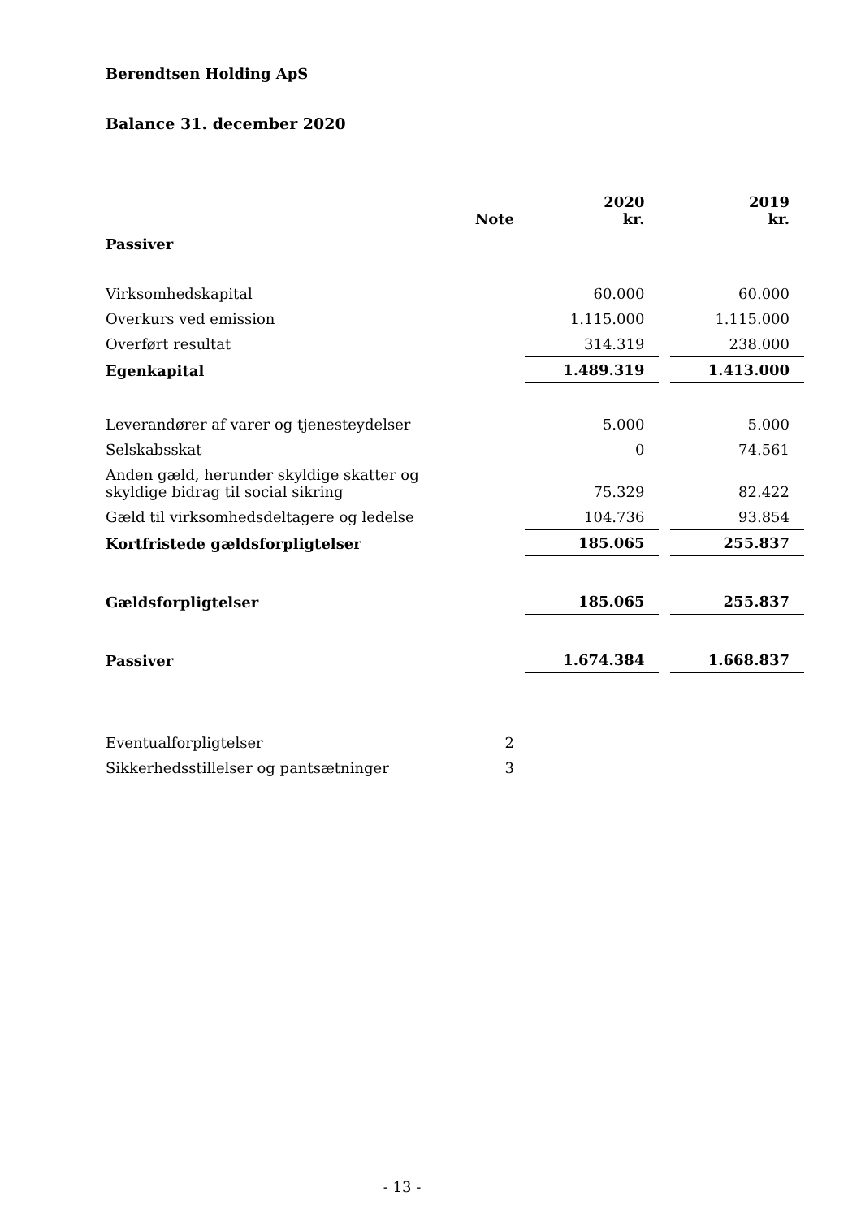Berendtsen Holding ApS
Balance 31. december 2020
| | Note | | 2020 kr. | | 2019 kr. |
| --- | --- | --- | --- | --- | --- |
| Passiver | | | | | |
| Virksomhedskapital | | | 60.000 | | 60.000 |
| Overkurs ved emission | | | 1.115.000 | | 1.115.000 |
| Overført resultat | | | 314.319 | | 238.000 |
| Egenkapital | | | 1.489.319 | | 1.413.000 |
| Leverandører af varer og tjenesteydelser | | | 5.000 | | 5.000 |
| Selskabsskat | | | 0 | | 74.561 |
| Anden gæld, herunder skyldige skatter og skyldige bidrag til social sikring | | | 75.329 | | 82.422 |
| Gæld til virksomhedsdeltagere og ledelse | | | 104.736 | | 93.854 |
| Kortfristede gældsforpligtelser | | | 185.065 | | 255.837 |
| Gældsforpligtelser | | | 185.065 | | 255.837 |
| Passiver | | | 1.674.384 | | 1.668.837 |
| Eventualforpligtelser | 2 | | | | |
| Sikkerhedsstillelser og pantsætninger | 3 | | | | |
- 13 -